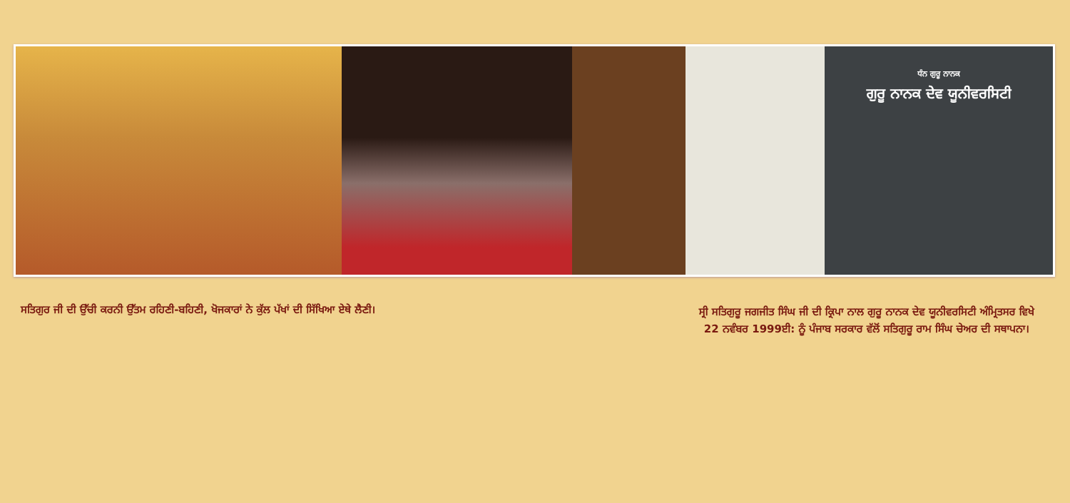ਧੰਨ ਗੁਰੂ ਨਾਨਕ
ਗੁਰੂ ਨਾਨਕ ਦੇਵ ਯੂਨੀਵਰਸਿਟੀ
ਸਤਿਗੁਰ ਜੀ ਦੀ ਉੱਚੀ ਕਰਨੀ ਉੱਤਮ ਰਹਿਣੀ-ਬਹਿਣੀ, ਖੋਜਕਾਰਾਂ ਨੇ ਕੁੱਲ ਪੱਖਾਂ ਦੀ ਸਿੱਖਿਆ ਏਥੇ ਲੈਣੀ।
ਸ੍ਰੀ ਸਤਿਗੁਰੂ ਜਗਜੀਤ ਸਿੰਘ ਜੀ ਦੀ ਕ੍ਰਿਪਾ ਨਾਲ ਗੁਰੂ ਨਾਨਕ ਦੇਵ ਯੂਨੀਵਰਸਿਟੀ ਅੰਮ੍ਰਿਤਸਰ ਵਿਖੇ
22 ਨਵੰਬਰ 1999ਈ: ਨੂੰ ਪੰਜਾਬ ਸਰਕਾਰ ਵੱਲੋਂ ਸਤਿਗੁਰੂ ਰਾਮ ਸਿੰਘ ਚੇਅਰ ਦੀ ਸਥਾਪਨਾ।